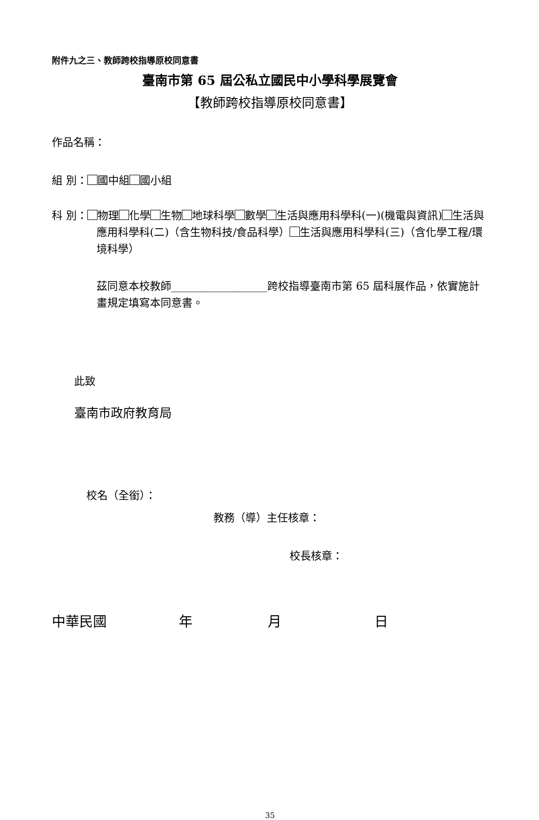附件九之三、教師跨校指導原校同意書
臺南市第 65 屆公私立國民中小學科學展覽會
【教師跨校指導原校同意書】
作品名稱：
組 別： 國中組 國小組
科 別： 物理 化學 生物 地球科學 數學 生活與應用科學科(一)(機電與資訊) 生活與應用科學科(二)（含生物科技/食品科學） 生活與應用科學科(三)（含化學工程/環境科學）
茲同意本校教師__________________跨校指導臺南市第 65 屆科展作品，依實施計畫規定填寫本同意書。
此致
臺南市政府教育局
校名（全銜）：
教務（導）主任核章：
校長核章：
中華民國 年 月 日
35